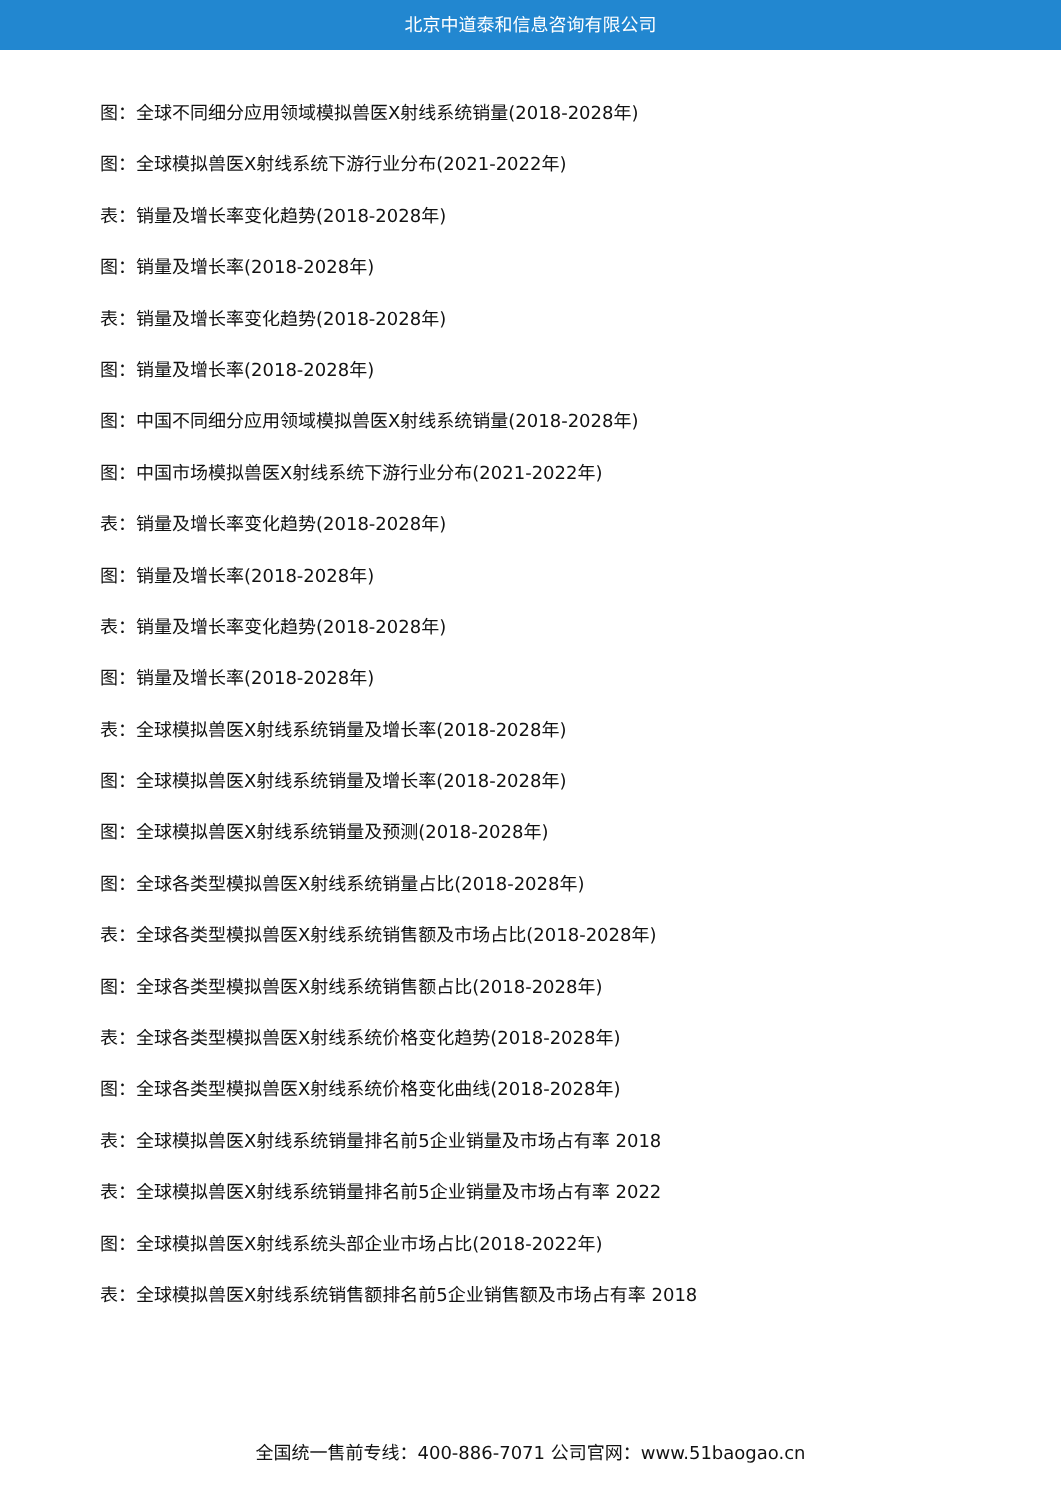北京中道泰和信息咨询有限公司
图：全球不同细分应用领域模拟兽医X射线系统销量(2018-2028年)
图：全球模拟兽医X射线系统下游行业分布(2021-2022年)
表：销量及增长率变化趋势(2018-2028年)
图：销量及增长率(2018-2028年)
表：销量及增长率变化趋势(2018-2028年)
图：销量及增长率(2018-2028年)
图：中国不同细分应用领域模拟兽医X射线系统销量(2018-2028年)
图：中国市场模拟兽医X射线系统下游行业分布(2021-2022年)
表：销量及增长率变化趋势(2018-2028年)
图：销量及增长率(2018-2028年)
表：销量及增长率变化趋势(2018-2028年)
图：销量及增长率(2018-2028年)
表：全球模拟兽医X射线系统销量及增长率(2018-2028年)
图：全球模拟兽医X射线系统销量及增长率(2018-2028年)
图：全球模拟兽医X射线系统销量及预测(2018-2028年)
图：全球各类型模拟兽医X射线系统销量占比(2018-2028年)
表：全球各类型模拟兽医X射线系统销售额及市场占比(2018-2028年)
图：全球各类型模拟兽医X射线系统销售额占比(2018-2028年)
表：全球各类型模拟兽医X射线系统价格变化趋势(2018-2028年)
图：全球各类型模拟兽医X射线系统价格变化曲线(2018-2028年)
表：全球模拟兽医X射线系统销量排名前5企业销量及市场占有率 2018
表：全球模拟兽医X射线系统销量排名前5企业销量及市场占有率 2022
图：全球模拟兽医X射线系统头部企业市场占比(2018-2022年)
表：全球模拟兽医X射线系统销售额排名前5企业销售额及市场占有率 2018
全国统一售前专线：400-886-7071 公司官网：www.51baogao.cn